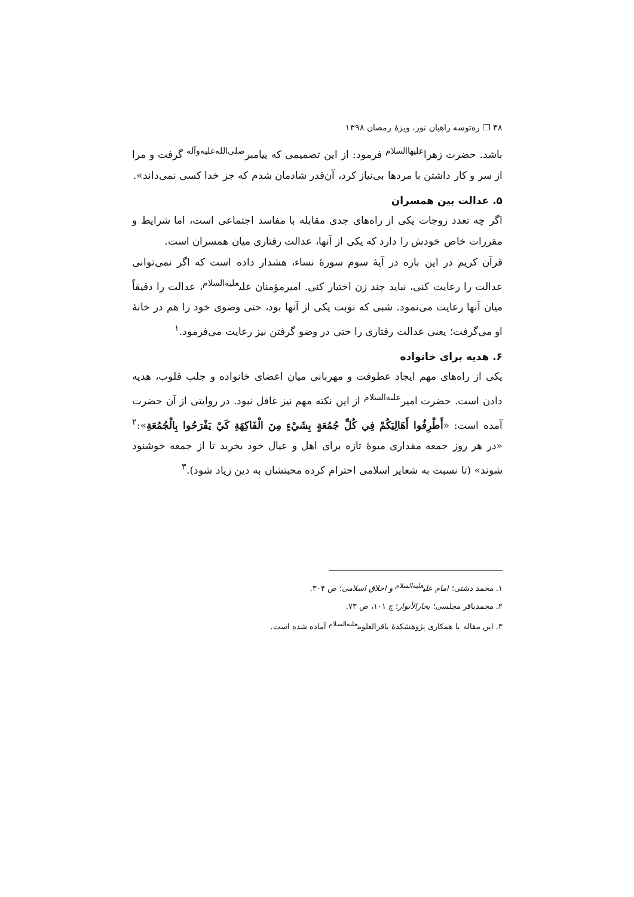۳۸ ❐ ره‌توشه راهیان نور، ویژهٔ رمضان ۱۳۹۸
باشد. حضرت زهرا<sup>علیهاالسلام</sup> فرمود: از این تصمیمی که پیامبر<sup>صلی‌الله‌علیه‌وآله</sup> گرفت و مرا از سر و کار داشتن با مردها بی‌نیاز کرد، آن‌قدر شادمان شدم که جز خدا کسی نمی‌داند».
۵. عدالت بین همسران
اگر چه تعدد زوجات یکی از راه‌های جدی مقابله با مفاسد اجتماعی است، اما شرایط و مقررات خاص خودش را دارد که یکی از آنها، عدالت رفتاری میان همسران است.
قرآن کریم در این باره در آیهٔ سوم سورهٔ نساء، هشدار داده است که اگر نمی‌توانی عدالت را رعایت کنی، نباید چند زن اختیار کنی. امیرمؤمنان علی<sup>علیه‌السلام</sup>، عدالت را دقیقاً میان آنها رعایت می‌نمود. شبی که نوبت یکی از آنها بود، حتی وضوی خود را هم در خانهٔ او می‌گرفت؛ یعنی عدالت رفتاری را حتی در وضو گرفتن نیز رعایت می‌فرمود.<sup>۱</sup>
۶. هدیه برای خانواده
یکی از راه‌های مهم ایجاد عطوفت و مهربانی میان اعضای خانواده و جلب قلوب، هدیه دادن است. حضرت امیر<sup>علیه‌السلام</sup> از این نکته مهم نیز غافل نبود. در روایتی از آن حضرت آمده است: «أَطْرِفُوا أَهَالِيَكُمْ فِي كُلِّ جُمُعَةٍ بِشَيْءٍ مِنَ الْفَاكِهَةِ كَيْ يَفْرَحُوا بِالْجُمُعَةِ»:<sup>۲</sup> «در هر روز جمعه مقداری میوهٔ تازه برای اهل و عیال خود بخرید تا از جمعه خوشنود شوند» (تا نسبت به شعایر اسلامی احترام کرده محبتشان به دین زیاد شود).<sup>۳</sup>
۱. محمد دشتی؛ امام علی<sup>علیه‌السلام</sup> و اخلاق اسلامی؛ ص ۳۰۴.
۲. محمدباقر مجلسی؛ بحارالأنوار؛ ج ۱۰۱، ص ۷۳.
۳. این مقاله با همکاری پژوهشکدهٔ باقرالعلوم<sup>علیه‌السلام</sup> آماده شده است.